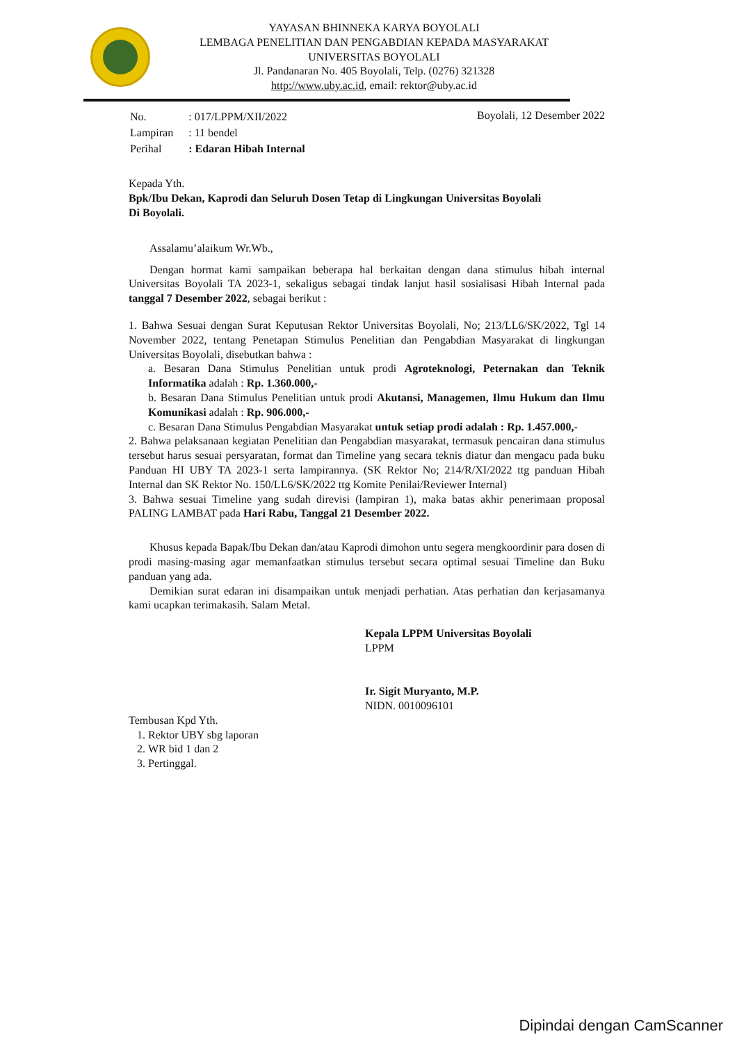YAYASAN BHINNEKA KARYA BOYOLALI
LEMBAGA PENELITIAN DAN PENGABDIAN KEPADA MASYARAKAT
UNIVERSITAS BOYOLALI
Jl. Pandanaran No. 405 Boyolali, Telp. (0276) 321328
http://www.uby.ac.id, email: rektor@uby.ac.id
| No. | : 017/LPPM/XII/2022 |
| Lampiran | : 11 bendel |
| Perihal | : Edaran Hibah Internal |
Boyolali, 12 Desember 2022
Kepada Yth.
Bpk/Ibu Dekan, Kaprodi dan Seluruh Dosen Tetap di Lingkungan Universitas Boyolali
Di Boyolali.
Assalamu’alaikum Wr.Wb.,
Dengan hormat kami sampaikan beberapa hal berkaitan dengan dana stimulus hibah internal Universitas Boyolali TA 2023-1, sekaligus sebagai tindak lanjut hasil sosialisasi Hibah Internal pada tanggal 7 Desember 2022, sebagai berikut :
1. Bahwa Sesuai dengan Surat Keputusan Rektor Universitas Boyolali, No; 213/LL6/SK/2022, Tgl 14 November 2022, tentang Penetapan Stimulus Penelitian dan Pengabdian Masyarakat di lingkungan Universitas Boyolali, disebutkan bahwa :
a. Besaran Dana Stimulus Penelitian untuk prodi Agroteknologi, Peternakan dan Teknik Informatika adalah : Rp. 1.360.000,-
b. Besaran Dana Stimulus Penelitian untuk prodi Akutansi, Managemen, Ilmu Hukum dan Ilmu Komunikasi adalah : Rp. 906.000,-
c. Besaran Dana Stimulus Pengabdian Masyarakat untuk setiap prodi adalah : Rp. 1.457.000,-
2. Bahwa pelaksanaan kegiatan Penelitian dan Pengabdian masyarakat, termasuk pencairan dana stimulus tersebut harus sesuai persyaratan, format dan Timeline yang secara teknis diatur dan mengacu pada buku Panduan HI UBY TA 2023-1 serta lampirannya. (SK Rektor No; 214/R/XI/2022 ttg panduan Hibah Internal dan SK Rektor No. 150/LL6/SK/2022 ttg Komite Penilai/Reviewer Internal)
3. Bahwa sesuai Timeline yang sudah direvisi (lampiran 1), maka batas akhir penerimaan proposal PALING LAMBAT pada Hari Rabu, Tanggal 21 Desember 2022.
Khusus kepada Bapak/Ibu Dekan dan/atau Kaprodi dimohon untu segera mengkoordinir para dosen di prodi masing-masing agar memanfaatkan stimulus tersebut secara optimal sesuai Timeline dan Buku panduan yang ada.
Demikian surat edaran ini disampaikan untuk menjadi perhatian. Atas perhatian dan kerjasamanya kami ucapkan terimakasih. Salam Metal.
Kepala LPPM Universitas Boyolali
LPPM
Ir. Sigit Muryanto, M.P.
NIDN. 0010096101
Tembusan Kpd Yth.
1. Rektor UBY sbg laporan
2. WR bid 1 dan 2
3. Pertinggal.
Dipindai dengan CamScanner